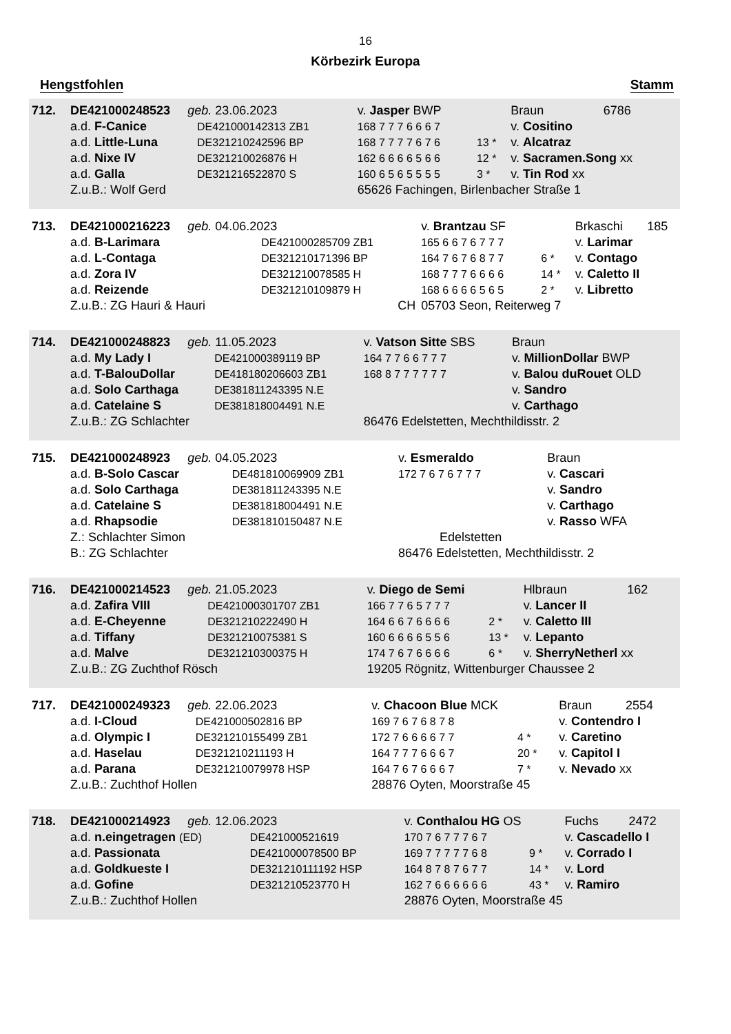16
Körbezirk Europa
Hengstfohlen Stamm
| 712. | DE421000248523 geb. 23.06.2023 | | v. Jasper BWP | | Braun | 6786 |
| | a.d. F-Canice | DE421000142313 ZB1 | 168 7 7 7 6 6 6 7 | | v. Cositino | |
| | a.d. Little-Luna | DE321210242596 BP | 168 7 7 7 7 6 7 6 | 13 * | v. Alcatraz | |
| | a.d. Nixe IV | DE321210026876 H | 162 6 6 6 6 5 6 6 | 12 * | v. Sacramen.Song xx | |
| | a.d. Galla | DE321216522870 S | 160 6 5 6 5 5 5 5 | 3 * | v. Tin Rod xx | |
| | Z.u.B.: Wolf Gerd | | 65626 Fachingen, Birlenbacher Straße 1 | | | |
| 713. | DE421000216223 geb. 04.06.2023 | | v. Brantzau SF | | Brkaschi | 185 |
| | a.d. B-Larimara | DE421000285709 ZB1 | 165 6 6 7 6 7 7 7 | | v. Larimar | |
| | a.d. L-Contaga | DE321210171396 BP | 164 7 6 7 6 8 7 7 | 6 * | v. Contago | |
| | a.d. Zora IV | DE321210078585 H | 168 7 7 7 6 6 6 6 | 14 * | v. Caletto II | |
| | a.d. Reizende | DE321210109879 H | 168 6 6 6 6 5 6 5 | 2 * | v. Libretto | |
| | Z.u.B.: ZG Hauri & Hauri | CH | 05703 Seon, Reiterweg 7 | | | |
| 714. | DE421000248823 geb. 11.05.2023 | | v. Vatson Sitte SBS | | Braun | |
| | a.d. My Lady I | DE421000389119 BP | 164 7 7 6 6 7 7 7 | | v. MillionDollar BWP | |
| | a.d. T-BalouDollar | DE418180206603 ZB1 | 168 8 7 7 7 7 7 7 | | v. Balou duRouet OLD | |
| | a.d. Solo Carthaga | DE381811243395 N.E | | | v. Sandro | |
| | a.d. Catelaine S | DE381818004491 N.E | | | v. Carthago | |
| | Z.u.B.: ZG Schlachter | | 86476 Edelstetten, Mechthildisstr. 2 | | | |
| 715. | DE421000248923 geb. 04.05.2023 | | v. Esmeraldo | | Braun | |
| | a.d. B-Solo Cascar | DE481810069909 ZB1 | 172 7 6 7 6 7 7 7 | | v. Cascari | |
| | a.d. Solo Carthaga | DE381811243395 N.E | | | v. Sandro | |
| | a.d. Catelaine S | DE381818004491 N.E | | | v. Carthago | |
| | a.d. Rhapsodie | DE381810150487 N.E | | | v. Rasso WFA | |
| | Z.: Schlachter Simon | | Edelstetten | | | |
| | B.: ZG Schlachter | | 86476 Edelstetten, Mechthildisstr. 2 | | | |
| 716. | DE421000214523 geb. 21.05.2023 | | v. Diego de Semi | | Hlbraun | 162 |
| | a.d. Zafira VIII | DE421000301707 ZB1 | 166 7 7 6 5 7 7 7 | | v. Lancer II | |
| | a.d. E-Cheyenne | DE321210222490 H | 164 6 6 7 6 6 6 6 | 2 * | v. Caletto III | |
| | a.d. Tiffany | DE321210075381 S | 160 6 6 6 6 5 5 6 | 13 * | v. Lepanto | |
| | a.d. Malve | DE321210300375 H | 174 7 6 7 6 6 6 6 | 6 * | v. SherryNetherl xx | |
| | Z.u.B.: ZG Zuchthof Rösch | | 19205 Rögnitz, Wittenburger Chaussee 2 | | | |
| 717. | DE421000249323 geb. 22.06.2023 | | v. Chacoon Blue MCK | | Braun | 2554 |
| | a.d. I-Cloud | DE421000502816 BP | 169 7 6 7 6 8 7 8 | | v. Contendro I | |
| | a.d. Olympic I | DE321210155499 ZB1 | 172 7 6 6 6 6 7 7 | 4 * | v. Caretino | |
| | a.d. Haselau | DE321210211193 H | 164 7 7 7 6 6 6 7 | 20 * | v. Capitol I | |
| | a.d. Parana | DE321210079978 HSP | 164 7 6 7 6 6 6 7 | 7 * | v. Nevado xx | |
| | Z.u.B.: Zuchthof Hollen | | 28876 Oyten, Moorstraße 45 | | | |
| 718. | DE421000214923 geb. 12.06.2023 | | v. Conthalou HG OS | | Fuchs | 2472 |
| | a.d. n.eingetragen (ED) | DE421000521619 | 170 7 6 7 7 7 6 7 | | v. Cascadello I | |
| | a.d. Passionata | DE421000078500 BP | 169 7 7 7 7 7 6 8 | 9 * | v. Corrado I | |
| | a.d. Goldkueste I | DE321210111192 HSP | 164 8 7 8 7 6 7 7 | 14 * | v. Lord | |
| | a.d. Gofine | DE321210523770 H | 162 7 6 6 6 6 6 6 | 43 * | v. Ramiro | |
| | Z.u.B.: Zuchthof Hollen | | 28876 Oyten, Moorstraße 45 | | | |